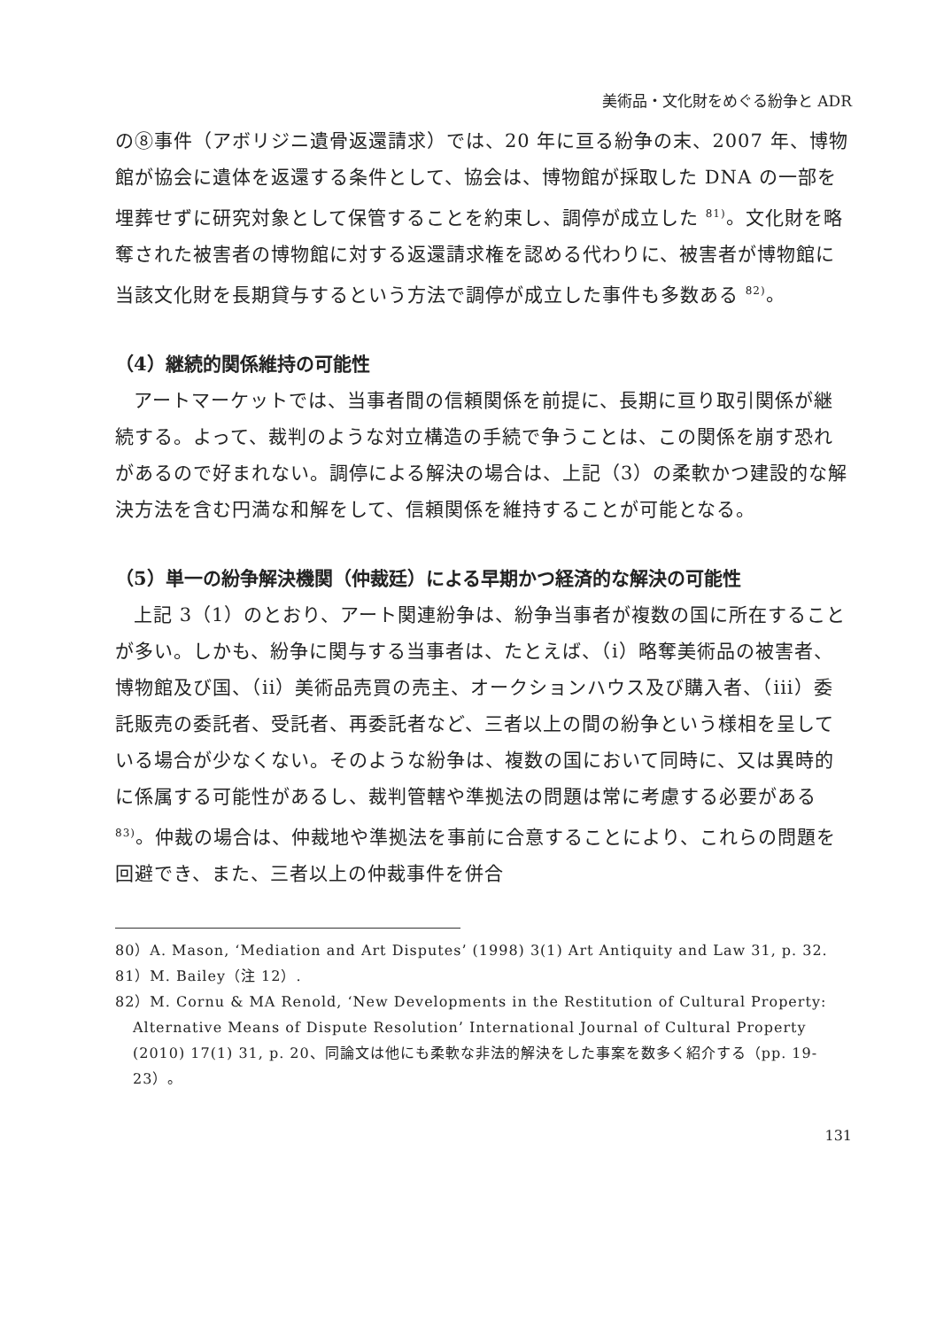美術品・文化財をめぐる紛争と ADR
の⑧事件（アボリジニ遺骨返還請求）では、20 年に亘る紛争の末、2007 年、博物館が協会に遺体を返還する条件として、協会は、博物館が採取した DNA の一部を埋葬せずに研究対象として保管することを約束し、調停が成立した <sup>81)</sup>。文化財を略奪された被害者の博物館に対する返還請求権を認める代わりに、被害者が博物館に当該文化財を長期貸与するという方法で調停が成立した事件も多数ある <sup>82)</sup>。
（4）継続的関係維持の可能性
アートマーケットでは、当事者間の信頼関係を前提に、長期に亘り取引関係が継続する。よって、裁判のような対立構造の手続で争うことは、この関係を崩す恐れがあるので好まれない。調停による解決の場合は、上記（3）の柔軟かつ建設的な解決方法を含む円満な和解をして、信頼関係を維持することが可能となる。
（5）単一の紛争解決機関（仲裁廷）による早期かつ経済的な解決の可能性
上記 3（1）のとおり、アート関連紛争は、紛争当事者が複数の国に所在することが多い。しかも、紛争に関与する当事者は、たとえば、（i）略奪美術品の被害者、博物館及び国、（ii）美術品売買の売主、オークションハウス及び購入者、（iii）委託販売の委託者、受託者、再委託者など、三者以上の間の紛争という様相を呈している場合が少なくない。そのような紛争は、複数の国において同時に、又は異時的に係属する可能性があるし、裁判管轄や準拠法の問題は常に考慮する必要がある <sup>83)</sup>。仲裁の場合は、仲裁地や準拠法を事前に合意することにより、これらの問題を回避でき、また、三者以上の仲裁事件を併合
80）A. Mason, ‘Mediation and Art Disputes’ (1998) 3(1) Art Antiquity and Law 31, p. 32.
81）M. Bailey（注 12）.
82）M. Cornu & MA Renold, ‘New Developments in the Restitution of Cultural Property: Alternative Means of Dispute Resolution’ International Journal of Cultural Property (2010) 17(1) 31, p. 20、同論文は他にも柔軟な非法的解決をした事案を数多く紹介する（pp. 19-23）。
131